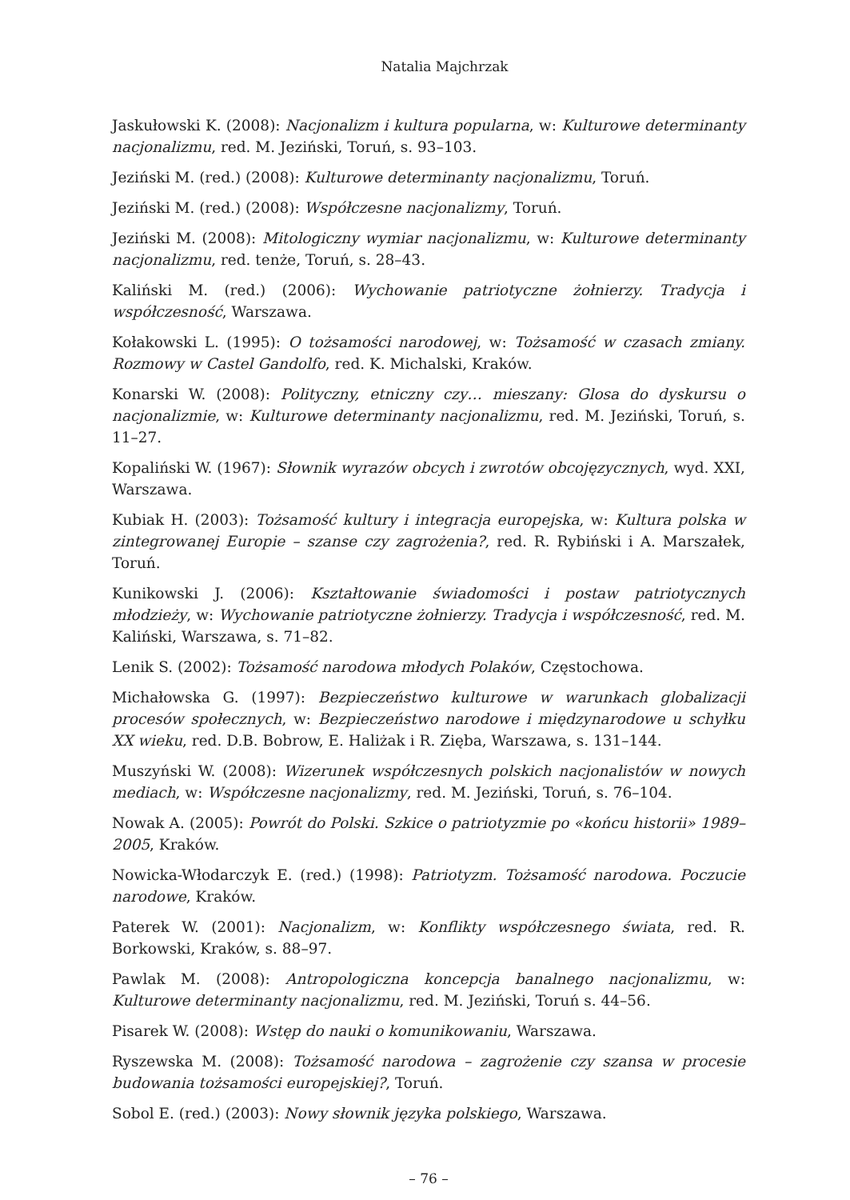Natalia Majchrzak
Jaskułowski K. (2008): Nacjonalizm i kultura popularna, w: Kulturowe determinanty nacjonalizmu, red. M. Jeziński, Toruń, s. 93–103.
Jeziński M. (red.) (2008): Kulturowe determinanty nacjonalizmu, Toruń.
Jeziński M. (red.) (2008): Współczesne nacjonalizmy, Toruń.
Jeziński M. (2008): Mitologiczny wymiar nacjonalizmu, w: Kulturowe determinanty nacjonalizmu, red. tenże, Toruń, s. 28–43.
Kaliński M. (red.) (2006): Wychowanie patriotyczne żołnierzy. Tradycja i współczesność, Warszawa.
Kołakowski L. (1995): O tożsamości narodowej, w: Tożsamość w czasach zmiany. Rozmowy w Castel Gandolfo, red. K. Michalski, Kraków.
Konarski W. (2008): Polityczny, etniczny czy… mieszany: Glosa do dyskursu o nacjonalizmie, w: Kulturowe determinanty nacjonalizmu, red. M. Jeziński, Toruń, s. 11–27.
Kopaliński W. (1967): Słownik wyrazów obcych i zwrotów obcojęzycznych, wyd. XXI, Warszawa.
Kubiak H. (2003): Tożsamość kultury i integracja europejska, w: Kultura polska w zintegrowanej Europie – szanse czy zagrożenia?, red. R. Rybiński i A. Marszałek, Toruń.
Kunikowski J. (2006): Kształtowanie świadomości i postaw patriotycznych młodzieży, w: Wychowanie patriotyczne żołnierzy. Tradycja i współczesność, red. M. Kaliński, Warszawa, s. 71–82.
Lenik S. (2002): Tożsamość narodowa młodych Polaków, Częstochowa.
Michałowska G. (1997): Bezpieczeństwo kulturowe w warunkach globalizacji procesów społecznych, w: Bezpieczeństwo narodowe i międzynarodowe u schyłku XX wieku, red. D.B. Bobrow, E. Haliżak i R. Zięba, Warszawa, s. 131–144.
Muszyński W. (2008): Wizerunek współczesnych polskich nacjonalistów w nowych mediach, w: Współczesne nacjonalizmy, red. M. Jeziński, Toruń, s. 76–104.
Nowak A. (2005): Powrót do Polski. Szkice o patriotyzmie po «końcu historii» 1989–2005, Kraków.
Nowicka-Włodarczyk E. (red.) (1998): Patriotyzm. Tożsamość narodowa. Poczucie narodowe, Kraków.
Paterek W. (2001): Nacjonalizm, w: Konflikty współczesnego świata, red. R. Borkowski, Kraków, s. 88–97.
Pawlak M. (2008): Antropologiczna koncepcja banalnego nacjonalizmu, w: Kulturowe determinanty nacjonalizmu, red. M. Jeziński, Toruń s. 44–56.
Pisarek W. (2008): Wstęp do nauki o komunikowaniu, Warszawa.
Ryszewska M. (2008): Tożsamość narodowa – zagrożenie czy szansa w procesie budowania tożsamości europejskiej?, Toruń.
Sobol E. (red.) (2003): Nowy słownik języka polskiego, Warszawa.
– 76 –